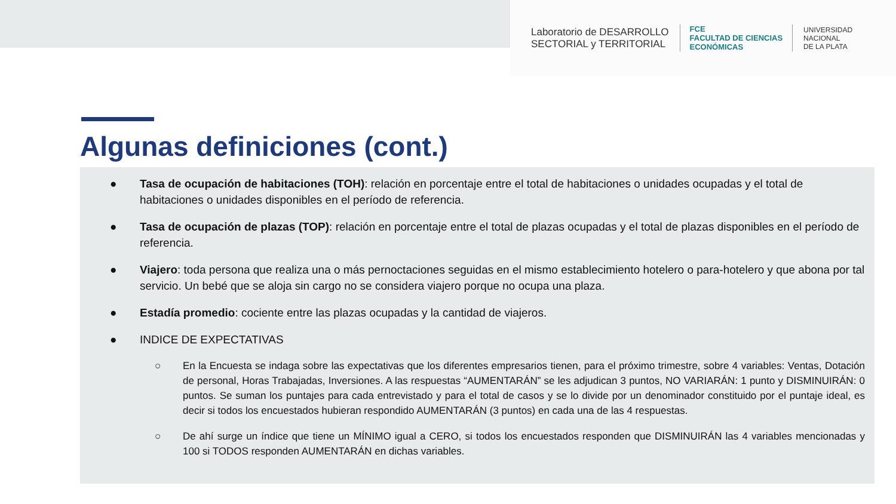Laboratorio de DESARROLLO
SECTORIAL y TERRITORIAL
FCE
FACULTAD DE CIENCIAS
ECONÓMICAS
UNIVERSIDAD
NACIONAL
DE LA PLATA
Algunas definiciones (cont.)
● Tasa de ocupación de habitaciones (TOH): relación en porcentaje entre el total de habitaciones o unidades ocupadas y el total de habitaciones o unidades disponibles en el período de referencia.
● Tasa de ocupación de plazas (TOP): relación en porcentaje entre el total de plazas ocupadas y el total de plazas disponibles en el período de referencia.
● Viajero: toda persona que realiza una o más pernoctaciones seguidas en el mismo establecimiento hotelero o para-hotelero y que abona por tal servicio. Un bebé que se aloja sin cargo no se considera viajero porque no ocupa una plaza.
● Estadía promedio: cociente entre las plazas ocupadas y la cantidad de viajeros.
● INDICE DE EXPECTATIVAS
○ En la Encuesta se indaga sobre las expectativas que los diferentes empresarios tienen, para el próximo trimestre, sobre 4 variables: Ventas, Dotación de personal, Horas Trabajadas, Inversiones. A las respuestas “AUMENTARÁN” se les adjudican 3 puntos, NO VARIARÁN: 1 punto y DISMINUIRÁN: 0 puntos. Se suman los puntajes para cada entrevistado y para el total de casos y se lo divide por un denominador constituido por el puntaje ideal, es decir si todos los encuestados hubieran respondido AUMENTARÁN (3 puntos) en cada una de las 4 respuestas.
○ De ahí surge un índice que tiene un MÍNIMO igual a CERO, si todos los encuestados responden que DISMINUIRÁN las 4 variables mencionadas y 100 si TODOS responden AUMENTARÁN en dichas variables.